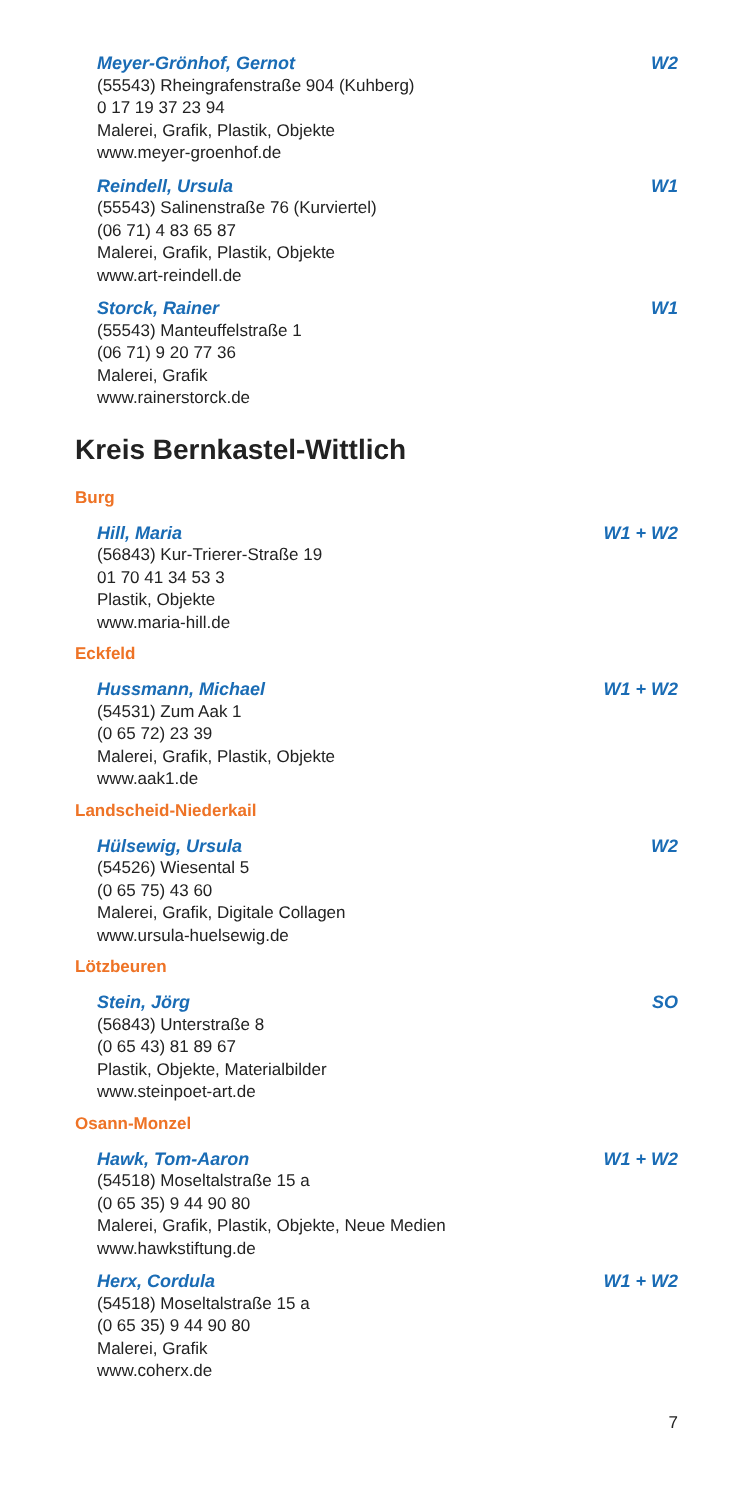Meyer-Grönhof, Gernot W2
(55543) Rheingrafenstraße 904 (Kuhberg)
0 17 19 37 23 94
Malerei, Grafik, Plastik, Objekte
www.meyer-groenhof.de
Reindell, Ursula W1
(55543) Salinenstraße 76 (Kurviertel)
(06 71) 4 83 65 87
Malerei, Grafik, Plastik, Objekte
www.art-reindell.de
Storck, Rainer W1
(55543) Manteuffelstraße 1
(06 71) 9 20 77 36
Malerei, Grafik
www.rainerstorck.de
Kreis Bernkastel-Wittlich
Burg
Hill, Maria W1 + W2
(56843) Kur-Trierer-Straße 19
01 70 41 34 53 3
Plastik, Objekte
www.maria-hill.de
Eckfeld
Hussmann, Michael W1 + W2
(54531) Zum Aak 1
(0 65 72) 23 39
Malerei, Grafik, Plastik, Objekte
www.aak1.de
Landscheid-Niederkail
Hülsewig, Ursula W2
(54526) Wiesental 5
(0 65 75) 43 60
Malerei, Grafik, Digitale Collagen
www.ursula-huelsewig.de
Lötzbeuren
Stein, Jörg SO
(56843) Unterstraße 8
(0 65 43) 81 89 67
Plastik, Objekte, Materialbilder
www.steinpoet-art.de
Osann-Monzel
Hawk, Tom-Aaron W1 + W2
(54518) Moseltalstraße 15 a
(0 65 35) 9 44 90 80
Malerei, Grafik, Plastik, Objekte, Neue Medien
www.hawkstiftung.de
Herx, Cordula W1 + W2
(54518) Moseltalstraße 15 a
(0 65 35) 9 44 90 80
Malerei, Grafik
www.coherx.de
7